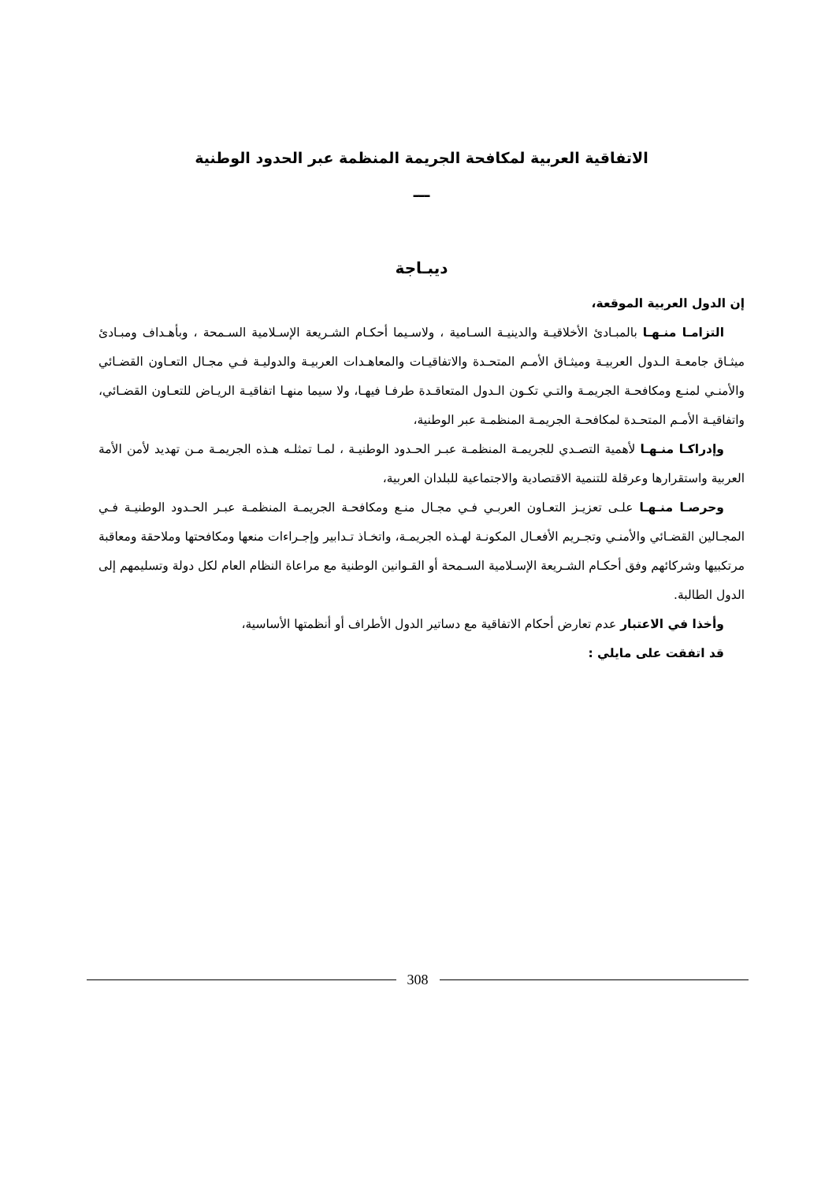الاتفاقية العربية لمكافحة الجريمة المنظمة عبر الحدود الوطنية
ـــ
ديبـاجة
إن الدول العربية الموقعة،
التزامـا منـهـا بالمبـادئ الأخلاقيـة والدينيـة السـامية ، ولاسـيما أحكـام الشـريعة الإسـلامية السـمحة ، وبأهـداف ومبـادئ ميثـاق جامعـة الـدول العربيـة وميثـاق الأمـم المتحـدة والاتفاقيـات والمعاهـدات العربيـة والدوليـة فـي مجـال التعـاون القضـائي والأمنـي لمنـع ومكافحـة الجريمـة والتـي تكـون الـدول المتعاقـدة طرفـا فيهـا، ولا سيما منهـا اتفاقيـة الريـاض للتعـاون القضـائي، واتفاقيـة الأمـم المتحـدة لمكافحـة الجريمـة المنظمـة عبر الوطنية،
وإدراكـا منـهـا لأهمية التصـدي للجريمـة المنظمـة عبـر الحـدود الوطنيـة ، لمـا تمثلـه هـذه الجريمـة مـن تهديد لأمن الأمة العربية واستقرارها وعرقلة للتنمية الاقتصادية والاجتماعية للبلدان العربية،
وحرصـا منـهـا علـى تعزيـز التعـاون العربـي فـي مجـال منـع ومكافحـة الجريمـة المنظمـة عبـر الحـدود الوطنيـة فـي المجـالين القضـائي والأمنـي وتجـريم الأفعـال المكونـة لهـذه الجريمـة، واتخـاذ تـدابير وإجـراءات منعها ومكافحتها وملاحقة ومعاقبة مرتكبيها وشركائهم وفق أحكـام الشـريعة الإسـلامية السـمحة أو القـوانين الوطنية مع مراعاة النظام العام لكل دولة وتسليمهم إلى الدول الطالبة.
وأخذا في الاعتبار عدم تعارض أحكام الاتفاقية مع دساتير الدول الأطراف أو أنظمتها الأساسية،
قد اتفقت على مايلي :
308